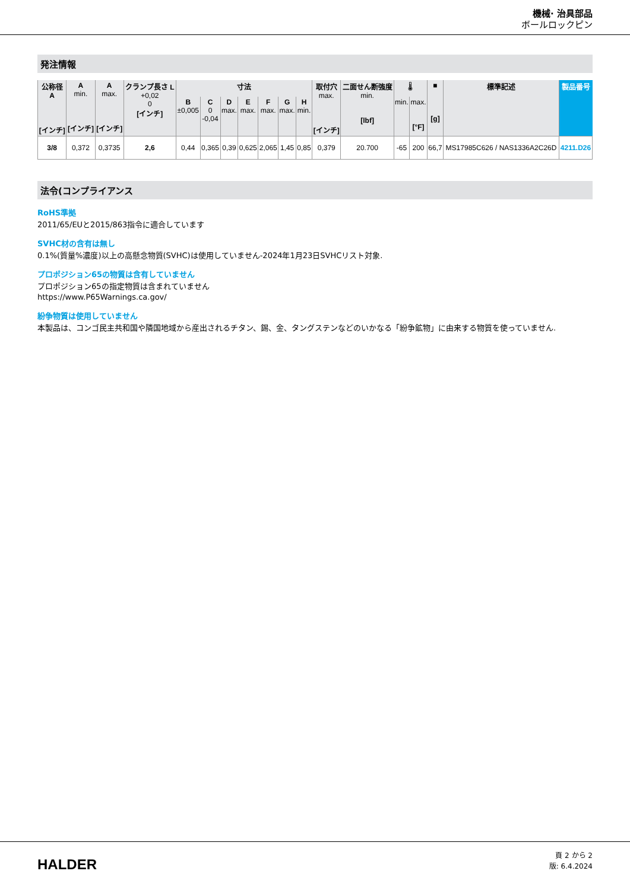機械· 治具部品
ボールロックピン
発注情報
| 公称径 A [インチ] | A min. [インチ] | A max. [インチ] | クランプ長さ L +0,02 0 [インチ] | 寸法 | | | | | | | 取付穴 max. [インチ] | 二面せん断強度 min. [lbf] | 🌡 | | ■ [g] | 標準記述 | 製品番号 |
| --- | --- | --- | --- | --- | --- | --- | --- | --- | --- | --- | --- | --- | --- | --- | --- | --- | --- |
| | | | | B ±0,005 | C 0 -0,04 | D max. | E max. | F max. | G max. | H min. | | | min. | max. [°F] | | | |
| 3/8 | 0,372 | 0,3735 | 2,6 | 0,44 | 0,365 | 0,39 | 0,625 | 2,065 | 1,45 | 0,85 | 0,379 | 20.700 | -65 | 200 | 66,7 | MS17985C626 / NAS1336A2C26D | 4211.D26 |
法令(コンプライアンス
RoHS準拠
2011/65/EUと2015/863指令に適合しています
SVHC材の含有は無し
0.1%(質量%濃度)以上の高懸念物質(SVHC)は使用していません-2024年1月23日SVHCリスト対象.
プロポジション65の物質は含有していません
プロポジション65の指定物質は含まれていません
https://www.P65Warnings.ca.gov/
紛争物質は使用していません
本製品は、コンゴ民主共和国や隣国地域から産出されるチタン、錫、金、タングステンなどのいかなる「紛争鉱物」に由来する物質を使っていません.
HALDER
頁 2 から 2
版: 6.4.2024